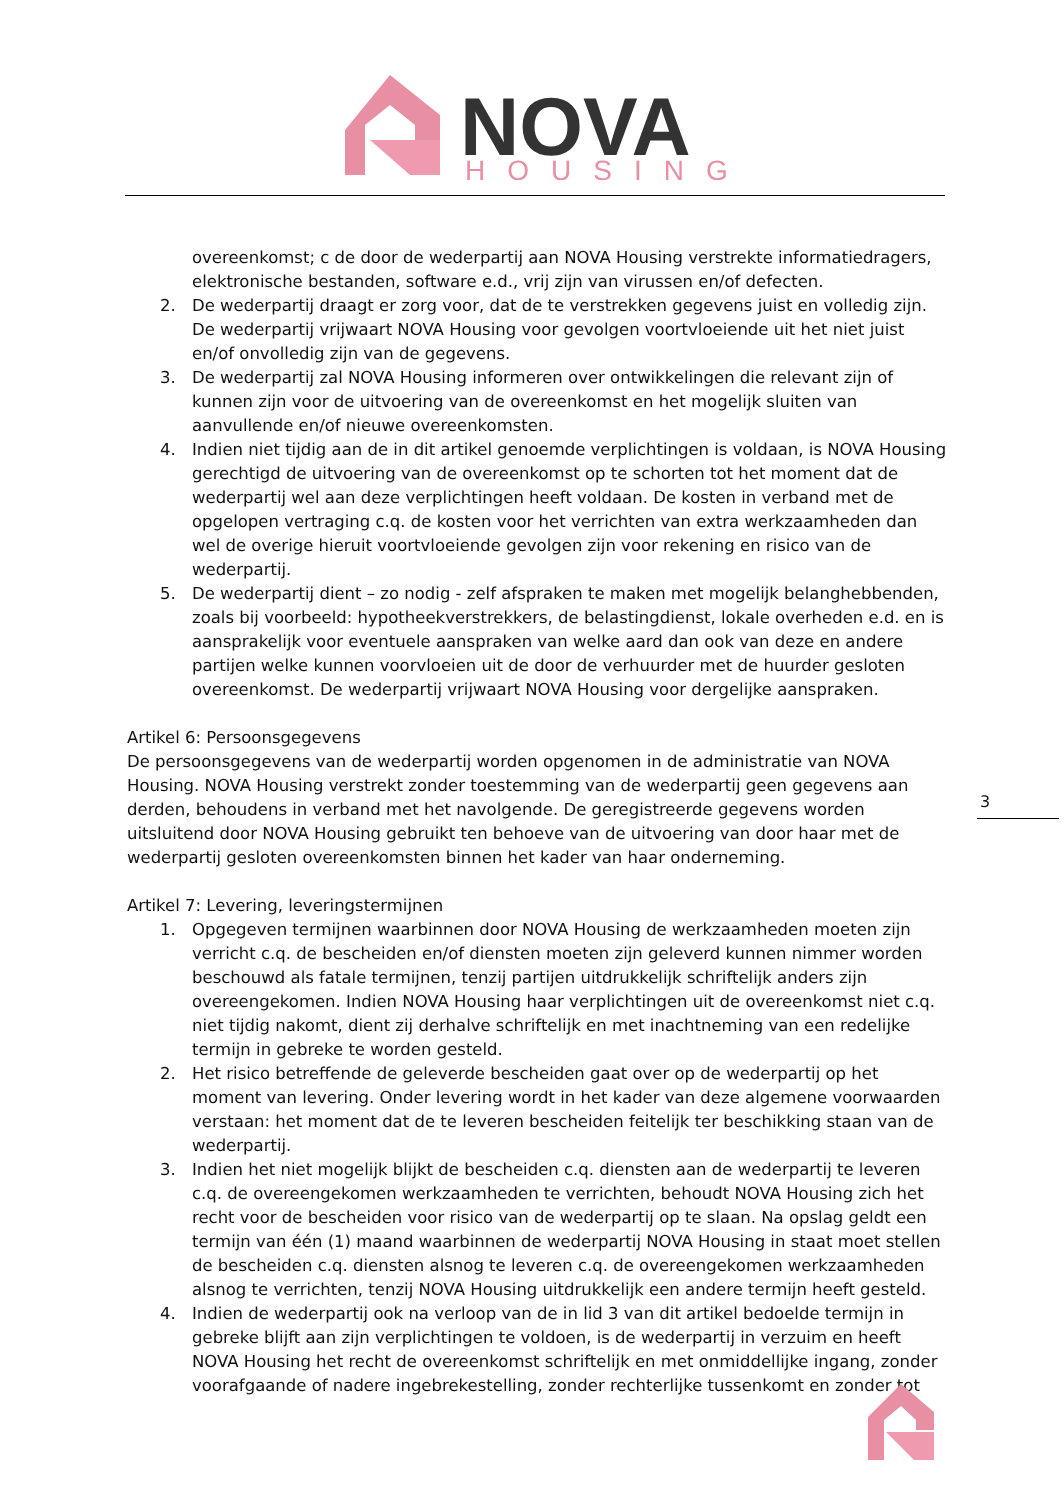NOVA
HOUSING
overeenkomst; c de door de wederpartij aan NOVA Housing verstrekte informatiedragers, elektronische bestanden, software e.d., vrij zijn van virussen en/of defecten.
2. De wederpartij draagt er zorg voor, dat de te verstrekken gegevens juist en volledig zijn. De wederpartij vrijwaart NOVA Housing voor gevolgen voortvloeiende uit het niet juist en/of onvolledig zijn van de gegevens.
3. De wederpartij zal NOVA Housing informeren over ontwikkelingen die relevant zijn of kunnen zijn voor de uitvoering van de overeenkomst en het mogelijk sluiten van aanvullende en/of nieuwe overeenkomsten.
4. Indien niet tijdig aan de in dit artikel genoemde verplichtingen is voldaan, is NOVA Housing gerechtigd de uitvoering van de overeenkomst op te schorten tot het moment dat de wederpartij wel aan deze verplichtingen heeft voldaan. De kosten in verband met de opgelopen vertraging c.q. de kosten voor het verrichten van extra werkzaamheden dan wel de overige hieruit voortvloeiende gevolgen zijn voor rekening en risico van de wederpartij.
5. De wederpartij dient – zo nodig - zelf afspraken te maken met mogelijk belanghebbenden, zoals bij voorbeeld: hypotheekverstrekkers, de belastingdienst, lokale overheden e.d. en is aansprakelijk voor eventuele aanspraken van welke aard dan ook van deze en andere partijen welke kunnen voorvloeien uit de door de verhuurder met de huurder gesloten overeenkomst. De wederpartij vrijwaart NOVA Housing voor dergelijke aanspraken.
Artikel 6: Persoonsgegevens
De persoonsgegevens van de wederpartij worden opgenomen in de administratie van NOVA Housing. NOVA Housing verstrekt zonder toestemming van de wederpartij geen gegevens aan derden, behoudens in verband met het navolgende. De geregistreerde gegevens worden uitsluitend door NOVA Housing gebruikt ten behoeve van de uitvoering van door haar met de wederpartij gesloten overeenkomsten binnen het kader van haar onderneming.
Artikel 7: Levering, leveringstermijnen
1. Opgegeven termijnen waarbinnen door NOVA Housing de werkzaamheden moeten zijn verricht c.q. de bescheiden en/of diensten moeten zijn geleverd kunnen nimmer worden beschouwd als fatale termijnen, tenzij partijen uitdrukkelijk schriftelijk anders zijn overeengekomen. Indien NOVA Housing haar verplichtingen uit de overeenkomst niet c.q. niet tijdig nakomt, dient zij derhalve schriftelijk en met inachtneming van een redelijke termijn in gebreke te worden gesteld.
2. Het risico betreffende de geleverde bescheiden gaat over op de wederpartij op het moment van levering. Onder levering wordt in het kader van deze algemene voorwaarden verstaan: het moment dat de te leveren bescheiden feitelijk ter beschikking staan van de wederpartij.
3. Indien het niet mogelijk blijkt de bescheiden c.q. diensten aan de wederpartij te leveren c.q. de overeengekomen werkzaamheden te verrichten, behoudt NOVA Housing zich het recht voor de bescheiden voor risico van de wederpartij op te slaan. Na opslag geldt een termijn van één (1) maand waarbinnen de wederpartij NOVA Housing in staat moet stellen de bescheiden c.q. diensten alsnog te leveren c.q. de overeengekomen werkzaamheden alsnog te verrichten, tenzij NOVA Housing uitdrukkelijk een andere termijn heeft gesteld.
4. Indien de wederpartij ook na verloop van de in lid 3 van dit artikel bedoelde termijn in gebreke blijft aan zijn verplichtingen te voldoen, is de wederpartij in verzuim en heeft NOVA Housing het recht de overeenkomst schriftelijk en met onmiddellijke ingang, zonder voorafgaande of nadere ingebrekestelling, zonder rechterlijke tussenkomt en zonder tot
3